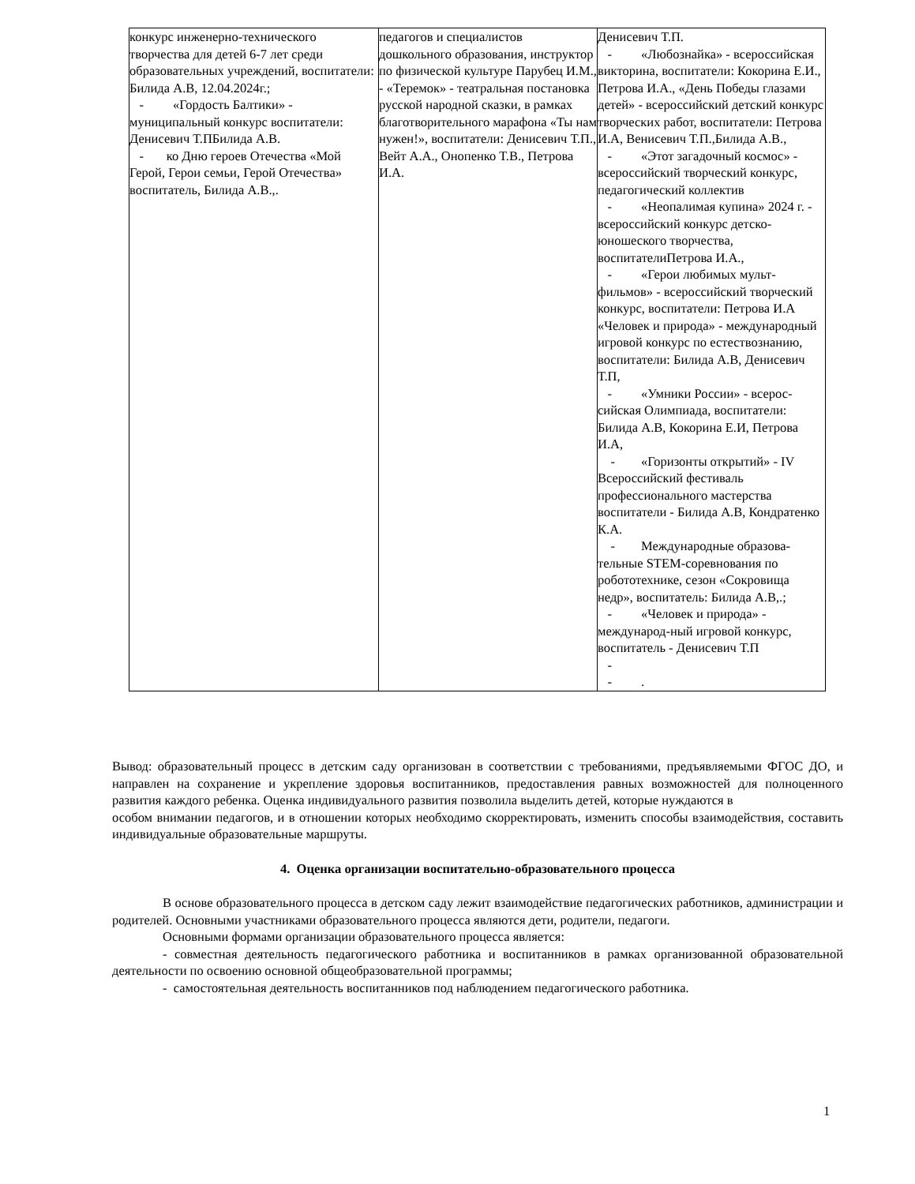| конкурс инженерно-технического творчества для детей 6-7 лет среди образовательных учреждений, воспитатели: Билида А.В, 12.04.2024г.; - «Гордость Балтики» - муниципальный конкурс воспитатели: Денисевич Т.ПБилида А.В. - ко Дню героев Отечества «Мой Герой, Герои семьи, Герой Отечества» воспитатель, Билида А.В.,. | педагогов и специалистов дошкольного образования, инструктор по физической культуре Парубец И.М., - «Теремок» - театральная постановка русской народной сказки, в рамках благотворительного марафона «Ты нам нужен!», воспитатели: Денисевич Т.П., Вейт А.А., Онопенко Т.В., Петрова И.А. | Денисевич Т.П. - «Любознайка» - всероссийская викторина, воспитатели: Кокорина Е.И., Петрова И.А., «День Победы глазами детей» - всероссийский детский конкурс творческих работ, воспитатели: Петрова И.А, Венисевич Т.П.,Билида А.В., - «Этот загадочный космос» - всероссийский творческий конкурс, педагогический коллектив - «Неопалимая купина» 2024 г. - всероссийский конкурс детско-юношеского творчества, воспитателиПетрова И.А., - «Герои любимых мульт-фильмов» - всероссийский творческий конкурс, воспитатели: Петрова И.А «Человек и природа» - международный игровой конкурс по естествознанию, воспитатели: Билида А.В, Денисевич Т.П, - «Умники России» - всерос-сийская Олимпиада, воспитатели: Билида А.В, Кокорина Е.И, Петрова И.А, - «Горизонты открытий» - IV Всероссийский фестиваль профессионального мастерства воспитатели - Билида А.В, Кондратенко К.А. - Международные образова-тельные STEM-соревнования по робототехнике, сезон «Сокровища недр», воспитатель: Билида А.В,.; - «Человек и природа» - международ-ный игровой конкурс, воспитатель - Денисевич Т.П - - . |
Вывод: образовательный процесс в детским саду организован в соответствии с требованиями, предъявляемыми ФГОС ДО, и направлен на сохранение и укрепление здоровья воспитанников, предоставления равных возможностей для полноценного развития каждого ребенка. Оценка индивидуального развития позволила выделить детей, которые нуждаются в
особом внимании педагогов, и в отношении которых необходимо скорректировать, изменить способы взаимодействия, составить индивидуальные образовательные маршруты.
4. Оценка организации воспитательно-образовательного процесса
В основе образовательного процесса в детском саду лежит взаимодействие педагогических работников, администрации и родителей. Основными участниками образовательного процесса являются дети, родители, педагоги.
Основными формами организации образовательного процесса является:
- совместная деятельность педагогического работника и воспитанников в рамках организованной образовательной деятельности по освоению основной общеобразовательной программы;
- самостоятельная деятельность воспитанников под наблюдением педагогического работника.
1